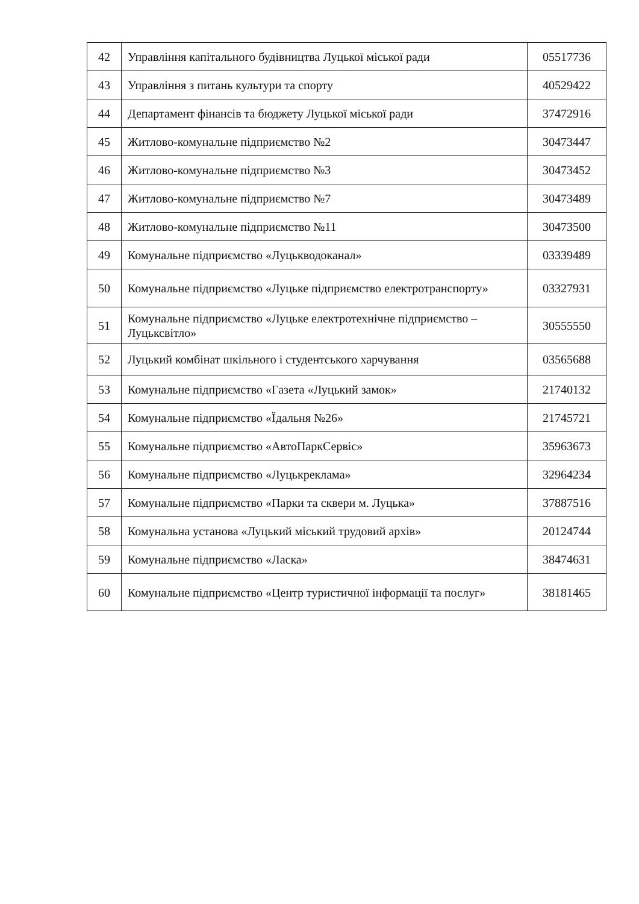| 42 | Управління капітального будівництва Луцької міської ради | 05517736 |
| 43 | Управління з питань культури та спорту | 40529422 |
| 44 | Департамент фінансів та бюджету Луцької міської ради | 37472916 |
| 45 | Житлово-комунальне підприємство №2 | 30473447 |
| 46 | Житлово-комунальне підприємство №3 | 30473452 |
| 47 | Житлово-комунальне підприємство №7 | 30473489 |
| 48 | Житлово-комунальне підприємство №11 | 30473500 |
| 49 | Комунальне підприємство «Луцькводоканал» | 03339489 |
| 50 | Комунальне підприємство «Луцьке підприємство електротранспорту» | 03327931 |
| 51 | Комунальне підприємство «Луцьке електротехнічне підприємство – Луцьксвітло» | 30555550 |
| 52 | Луцький комбінат шкільного і студентського харчування | 03565688 |
| 53 | Комунальне підприємство «Газета «Луцький замок» | 21740132 |
| 54 | Комунальне підприємство «Їдальня №26» | 21745721 |
| 55 | Комунальне підприємство «АвтоПаркСервіс» | 35963673 |
| 56 | Комунальне підприємство «Луцькреклама» | 32964234 |
| 57 | Комунальне підприємство «Парки та сквери м. Луцька» | 37887516 |
| 58 | Комунальна установа «Луцький міський трудовий архів» | 20124744 |
| 59 | Комунальне підприємство «Ласка» | 38474631 |
| 60 | Комунальне підприємство «Центр туристичної інформації та послуг» | 38181465 |